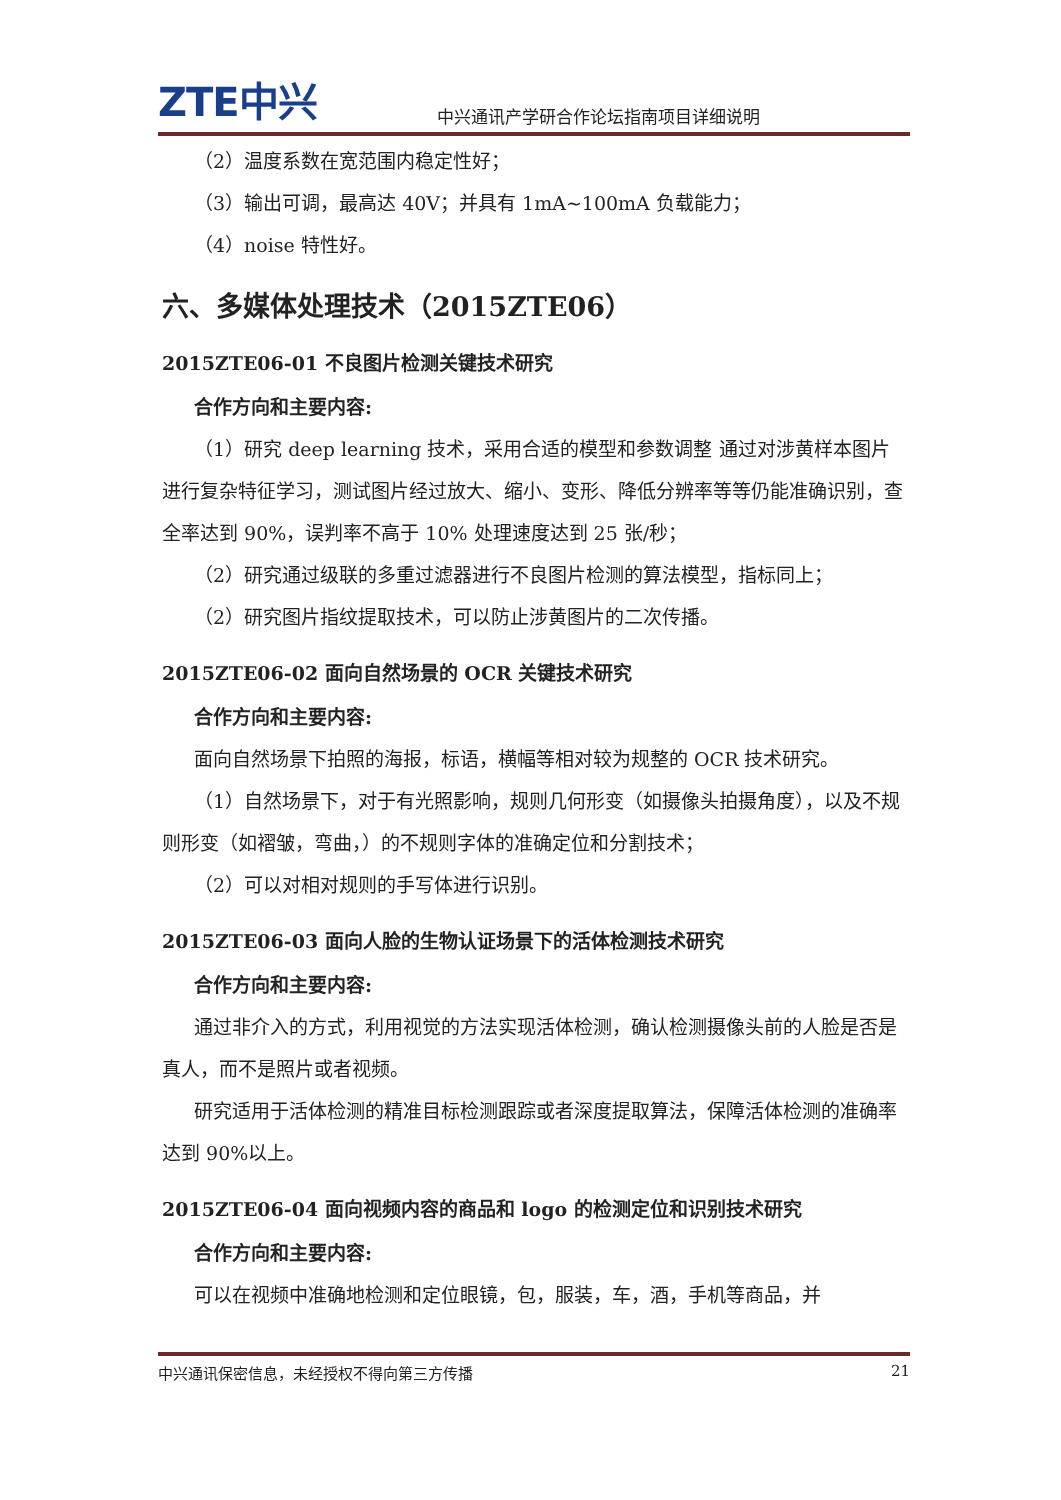ZTE中兴
中兴通讯产学研合作论坛指南项目详细说明
（2）温度系数在宽范围内稳定性好；
（3）输出可调，最高达 40V；并具有 1mA~100mA 负载能力；
（4）noise 特性好。
六、多媒体处理技术（2015ZTE06）
2015ZTE06-01 不良图片检测关键技术研究
合作方向和主要内容:
（1）研究 deep learning 技术，采用合适的模型和参数调整 通过对涉黄样本图片进行复杂特征学习，测试图片经过放大、缩小、变形、降低分辨率等等仍能准确识别，查全率达到 90%，误判率不高于 10% 处理速度达到 25 张/秒；
（2）研究通过级联的多重过滤器进行不良图片检测的算法模型，指标同上；
（2）研究图片指纹提取技术，可以防止涉黄图片的二次传播。
2015ZTE06-02 面向自然场景的 OCR 关键技术研究
合作方向和主要内容:
面向自然场景下拍照的海报，标语，横幅等相对较为规整的 OCR 技术研究。
（1）自然场景下，对于有光照影响，规则几何形变（如摄像头拍摄角度），以及不规则形变（如褶皱，弯曲，）的不规则字体的准确定位和分割技术；
（2）可以对相对规则的手写体进行识别。
2015ZTE06-03 面向人脸的生物认证场景下的活体检测技术研究
合作方向和主要内容:
通过非介入的方式，利用视觉的方法实现活体检测，确认检测摄像头前的人脸是否是真人，而不是照片或者视频。
研究适用于活体检测的精准目标检测跟踪或者深度提取算法，保障活体检测的准确率达到 90%以上。
2015ZTE06-04 面向视频内容的商品和 logo 的检测定位和识别技术研究
合作方向和主要内容:
可以在视频中准确地检测和定位眼镜，包，服装，车，酒，手机等商品，并
中兴通讯保密信息，未经授权不得向第三方传播 21